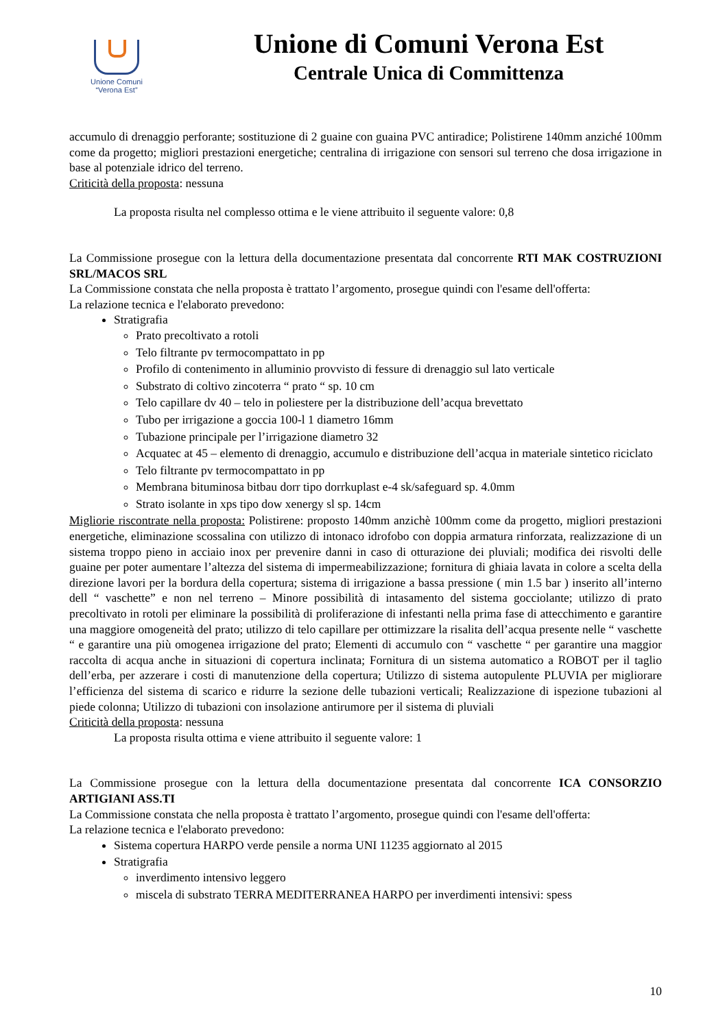Unione Comuni
“Verona Est”
Unione di Comuni Verona Est
Centrale Unica di Committenza
accumulo di drenaggio perforante; sostituzione di 2 guaine con guaina PVC antiradice; Polistirene 140mm anziché 100mm come da progetto; migliori prestazioni energetiche; centralina di irrigazione con sensori sul terreno che dosa irrigazione in base al potenziale idrico del terreno.
Criticità della proposta: nessuna
La proposta risulta nel complesso ottima e le viene attribuito il seguente valore: 0,8
La Commissione prosegue con la lettura della documentazione presentata dal concorrente RTI MAK COSTRUZIONI SRL/MACOS SRL
La Commissione constata che nella proposta è trattato l’argomento, prosegue quindi con l'esame dell'offerta:
La relazione tecnica e l'elaborato prevedono:
Stratigrafia
Prato precoltivato a rotoli
Telo filtrante pv termocompattato in pp
Profilo di contenimento in alluminio provvisto di fessure di drenaggio sul lato verticale
Substrato di coltivo zincoterra “ prato “ sp. 10 cm
Telo capillare dv 40 – telo in poliestere per la distribuzione dell’acqua brevettato
Tubo per irrigazione a goccia 100-l 1 diametro 16mm
Tubazione principale per l’irrigazione diametro 32
Acquatec at 45 – elemento di drenaggio, accumulo e distribuzione dell’acqua in materiale sintetico riciclato
Telo filtrante pv termocompattato in pp
Membrana bituminosa bitbau dorr tipo dorrkuplast e-4 sk/safeguard sp. 4.0mm
Strato isolante in xps tipo dow xenergy sl sp. 14cm
Migliorie riscontrate nella proposta: Polistirene: proposto 140mm anzichè 100mm come da progetto, migliori prestazioni energetiche, eliminazione scossalina con utilizzo di intonaco idrofobo con doppia armatura rinforzata, realizzazione di un sistema troppo pieno in acciaio inox per prevenire danni in caso di otturazione dei pluviali; modifica dei risvolti delle guaine per poter aumentare l’altezza del sistema di impermeabilizzazione; fornitura di ghiaia lavata in colore a scelta della direzione lavori per la bordura della copertura; sistema di irrigazione a bassa pressione ( min 1.5 bar ) inserito all’interno dell “ vaschette” e non nel terreno – Minore possibilità di intasamento del sistema gocciolante; utilizzo di prato precoltivato in rotoli per eliminare la possibilità di proliferazione di infestanti nella prima fase di attecchimento e garantire una maggiore omogeneità del prato; utilizzo di telo capillare per ottimizzare la risalita dell’acqua presente nelle “ vaschette “ e garantire una più omogenea irrigazione del prato; Elementi di accumulo con “ vaschette “ per garantire una maggior raccolta di acqua anche in situazioni di copertura inclinata; Fornitura di un sistema automatico a ROBOT per il taglio dell’erba, per azzerare i costi di manutenzione della copertura; Utilizzo di sistema autopulente PLUVIA per migliorare l’efficienza del sistema di scarico e ridurre la sezione delle tubazioni verticali; Realizzazione di ispezione tubazioni al piede colonna; Utilizzo di tubazioni con insolazione antirumore per il sistema di pluviali
Criticità della proposta: nessuna
La proposta risulta ottima e viene attribuito il seguente valore: 1
La Commissione prosegue con la lettura della documentazione presentata dal concorrente ICA CONSORZIO ARTIGIANI ASS.TI
La Commissione constata che nella proposta è trattato l’argomento, prosegue quindi con l'esame dell'offerta:
La relazione tecnica e l'elaborato prevedono:
Sistema copertura HARPO verde pensile a norma UNI 11235 aggiornato al 2015
Stratigrafia
inverdimento intensivo leggero
miscela di substrato TERRA MEDITERRANEA HARPO per inverdimenti intensivi: spess
10